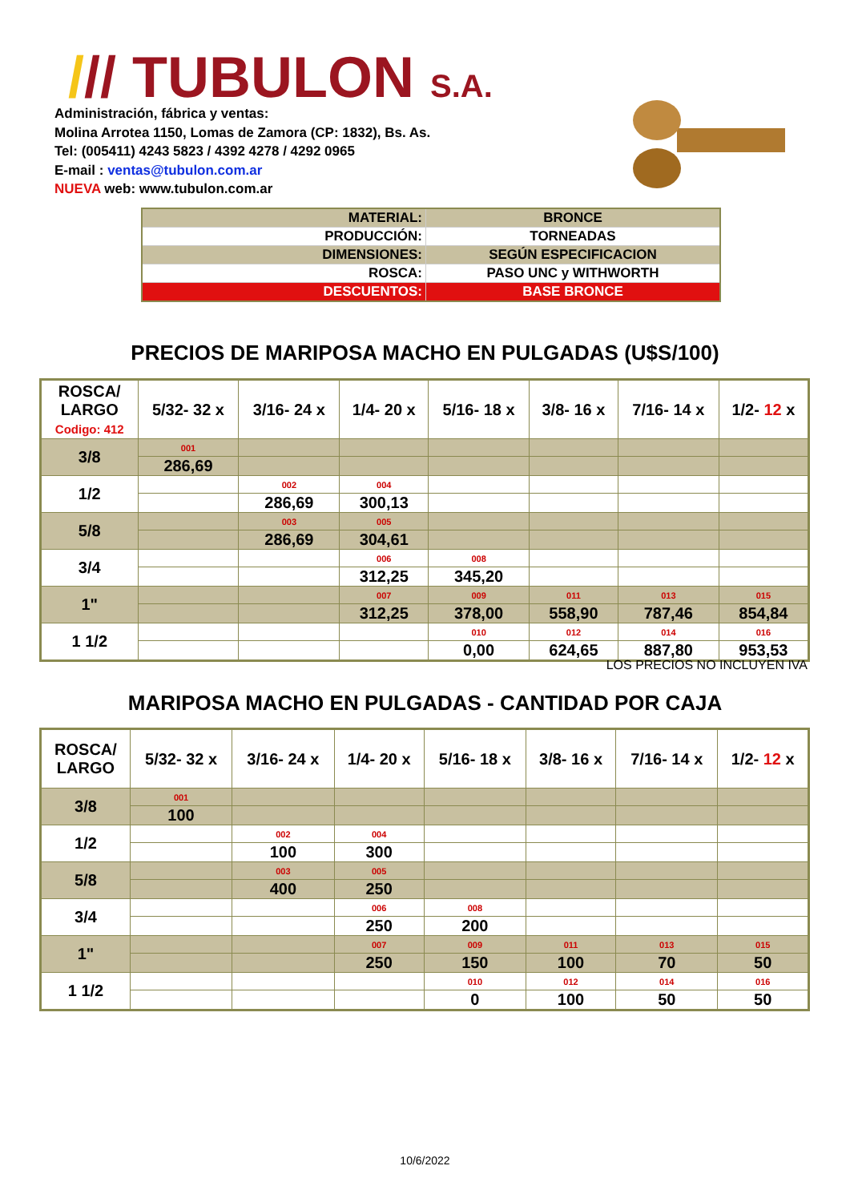/// TUBULON S.A.
Administración, fábrica y ventas:
Molina Arrotea 1150, Lomas de Zamora (CP: 1832), Bs. As.
Tel: (005411) 4243 5823 / 4392 4278 / 4292 0965
E-mail : ventas@tubulon.com.ar
NUEVA web: www.tubulon.com.ar
| MATERIAL: | BRONCE |
| PRODUCCIÓN: | TORNEADAS |
| DIMENSIONES: | SEGÚN ESPECIFICACION |
| ROSCA: | PASO UNC y WITHWORTH |
| DESCUENTOS: | BASE BRONCE |
PRECIOS DE MARIPOSA MACHO EN PULGADAS (U$S/100)
| ROSCA/ LARGO Codigo: 412 | 5/32- 32 x | 3/16- 24 x | 1/4- 20 x | 5/16- 18 x | 3/8- 16 x | 7/16- 14 x | 1/2- 12 x |
| --- | --- | --- | --- | --- | --- | --- | --- |
| 3/8 | 001 | | | | | | |
| | 286,69 | | | | | | |
| 1/2 | | 002 | 004 | | | | |
| | | 286,69 | 300,13 | | | | |
| 5/8 | | 003 | 005 | | | | |
| | | 286,69 | 304,61 | | | | |
| 3/4 | | | 006 | 008 | | | |
| | | | 312,25 | 345,20 | | | |
| 1" | | | 007 | 009 | 011 | 013 | 015 |
| | | | 312,25 | 378,00 | 558,90 | 787,46 | 854,84 |
| 1 1/2 | | | | 010 | 012 | 014 | 016 |
| | | | | 0,00 | 624,65 | 887,80 | 953,53 |
LOS PRECIOS NO INCLUYEN IVA
MARIPOSA MACHO EN PULGADAS - CANTIDAD POR CAJA
| ROSCA/ LARGO | 5/32- 32 x | 3/16- 24 x | 1/4- 20 x | 5/16- 18 x | 3/8- 16 x | 7/16- 14 x | 1/2- 12 x |
| --- | --- | --- | --- | --- | --- | --- | --- |
| 3/8 | 001 | | | | | | |
| | 100 | | | | | | |
| 1/2 | | 002 | 004 | | | | |
| | | 100 | 300 | | | | |
| 5/8 | | 003 | 005 | | | | |
| | | 400 | 250 | | | | |
| 3/4 | | | 006 | 008 | | | |
| | | | 250 | 200 | | | |
| 1" | | | 007 | 009 | 011 | 013 | 015 |
| | | | 250 | 150 | 100 | 70 | 50 |
| 1 1/2 | | | | 010 | 012 | 014 | 016 |
| | | | | 0 | 100 | 50 | 50 |
10/6/2022